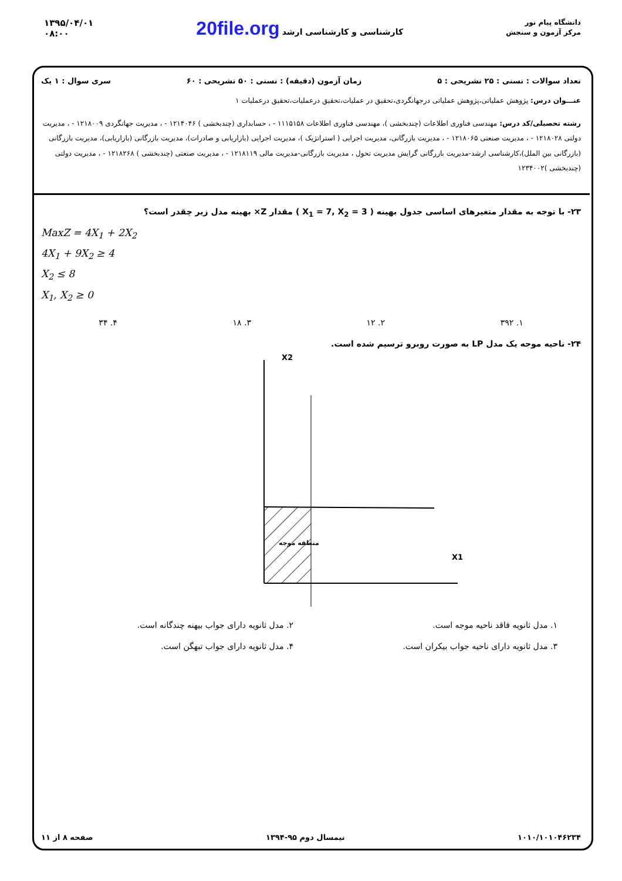دانشگاه پیام نور
مرکز آزمون و سنجش
کارشناسی و کارشناسی ارشد 20file.org
۱۳۹۵/۰۴/۰۱
۰۸:۰۰
تعداد سوالات : تستی : ۲۵ تشریحی : ۵ زمان آزمون (دقیقه) : تستی : ۵۰ تشریحی : ۶۰ سری سوال : ۱ یک
عنـــوان درس: پژوهش عملیاتی،پژوهش عملیاتی درجهانگردی،تحقیق در عملیات،تحقیق درعملیات،تحقیق درعملیات ۱
رشته تحصیلی/کد درس: مهندسی فناوری اطلاعات (چندبخشی )، مهندسی فناوری اطلاعات ۱۱۱۵۱۵۸ - ، حسابداری (چندبخشی ) ۱۲۱۴۰۴۶ - ، مدیریت جهانگردی ۱۲۱۸۰۰۹ - ، مدیریت دولتی ۱۲۱۸۰۲۸ - ، مدیریت صنعتی ۱۲۱۸۰۶۵ - ، مدیریت بازرگانی، مدیریت اجرایی ( استراتژیک )، مدیریت اجرایی (بازاریابی و صادرات)، مدیریت بازرگانی (بازاریابی)، مدیریت بازرگانی (بازرگانی بین الملل)،کارشناسی ارشد-مدیریت بازرگانی گرایش مدیریت تحول ، مدیریت بازرگانی-مدیریت مالی ۱۲۱۸۱۱۹ - ، مدیریت صنعتی (چندبخشی ) ۱۲۱۸۲۶۸ - ، مدیریت دولتی (چندبخشی )۱۲۳۴۰۰۲
۲۳- با توجه به مقدار متغیرهای اساسی جدول بهینه ( X<sub>1</sub> = 7, X<sub>2</sub> = 3 ) مقدار Z× بهینه مدل زیر چقدر است؟
MaxZ = 4X<sub>1</sub> + 2X<sub>2</sub>
4X<sub>1</sub> + 9X<sub>2</sub> ≥ 4
X<sub>2</sub> ≤ 8
X<sub>1</sub>, X<sub>2</sub> ≥ 0
۱. ۳۹۲ ۲. ۱۲ ۳. ۱۸ ۴. ۳۴
۲۴- ناحیه موجه یک مدل LP به صورت روبرو ترسیم شده است.
X2
X1
منطقه موجه
۱. مدل ثانویه فاقد ناحیه موجه است. ۲. مدل ثانویه دارای جواب بیهنه چندگانه است. ۳. مدل ثانویه دارای ناحیه جواب بیکران است. ۴. مدل ثانویه دارای جواب تبهگن است.
۱۰۱۰/۱۰۱۰۴۶۲۳۴ نیمسال دوم ۹۵-۱۳۹۴ صفحه ۸ از ۱۱